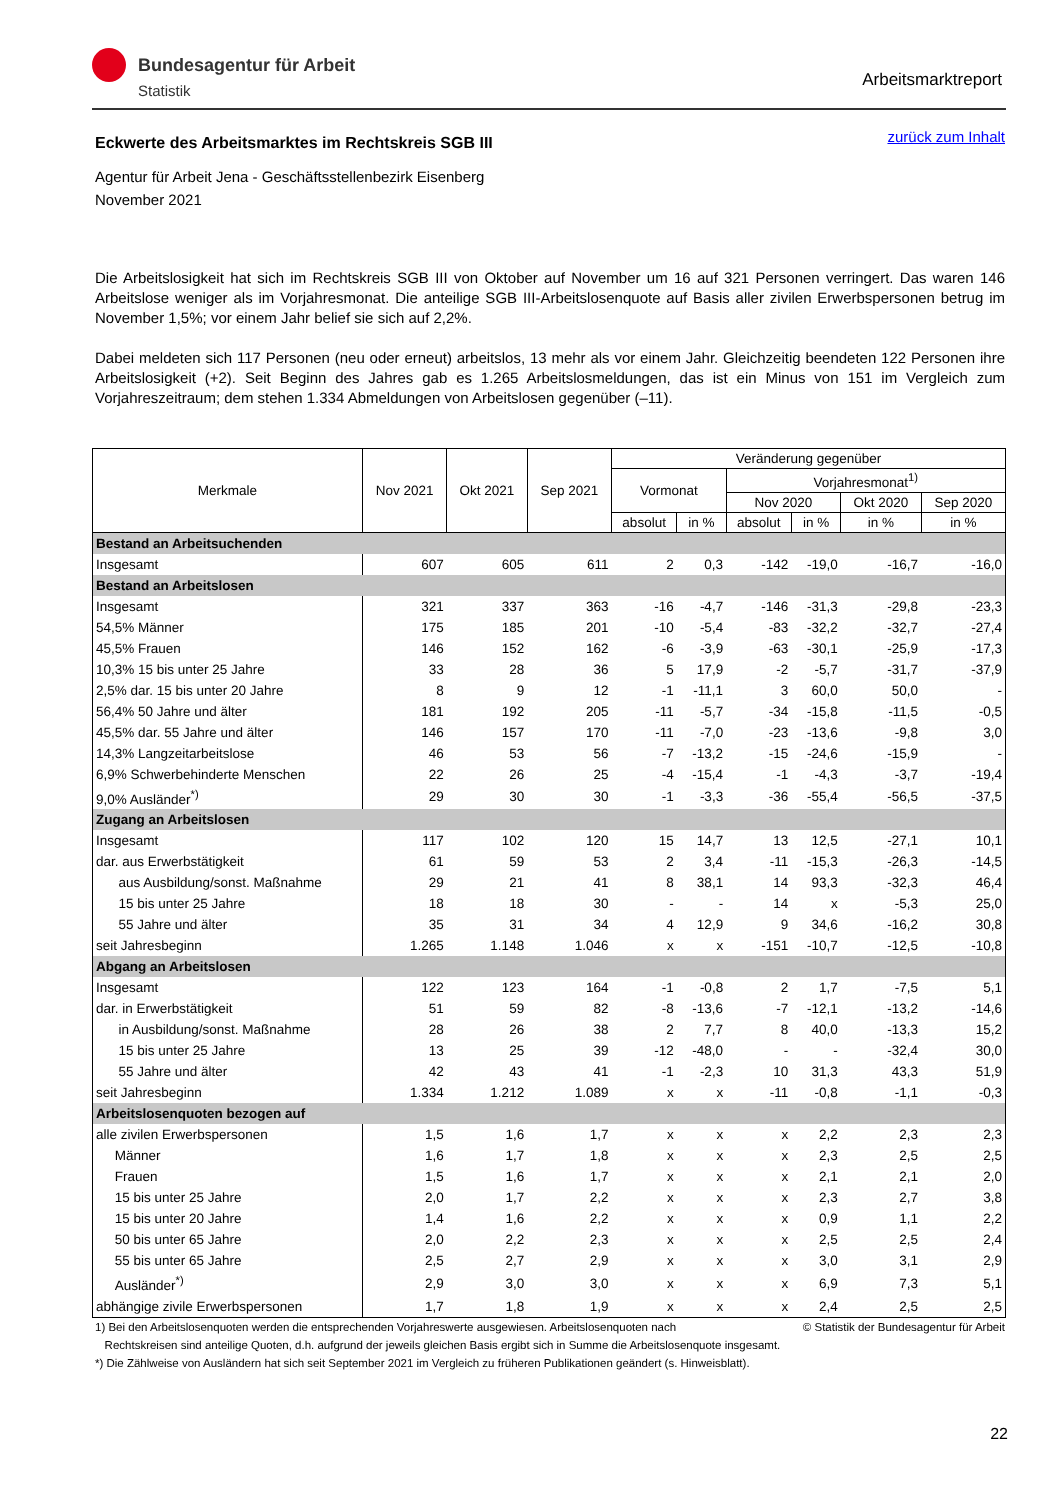Bundesagentur für Arbeit
Statistik
Arbeitsmarktreport
zurück zum Inhalt
Eckwerte des Arbeitsmarktes im Rechtskreis SGB III
Agentur für Arbeit Jena - Geschäftsstellenbezirk Eisenberg
November 2021
Die Arbeitslosigkeit hat sich im Rechtskreis SGB III von Oktober auf November um 16 auf 321 Personen verringert. Das waren 146 Arbeitslose weniger als im Vorjahresmonat. Die anteilige SGB III-Arbeitslosenquote auf Basis aller zivilen Erwerbspersonen betrug im November 1,5%; vor einem Jahr belief sie sich auf 2,2%.
Dabei meldeten sich 117 Personen (neu oder erneut) arbeitslos, 13 mehr als vor einem Jahr. Gleichzeitig beendeten 122 Personen ihre Arbeitslosigkeit (+2). Seit Beginn des Jahres gab es 1.265 Arbeitslosmeldungen, das ist ein Minus von 151 im Vergleich zum Vorjahreszeitraum; dem stehen 1.334 Abmeldungen von Arbeitslosen gegenüber (–11).
| Merkmale | Nov 2021 | Okt 2021 | Sep 2021 | Veränderung gegenüber | | | | | |
| --- | --- | --- | --- | --- | --- | --- | --- | --- | --- |
| | | | | Vormonat | | Vorjahresmonat<sup>1)</sup> | | | |
| | | | | | | Nov 2020 | | Okt 2020 | Sep 2020 |
| | | | | absolut | in % | absolut | in % | in % | in % |
| Bestand an Arbeitsuchenden | | | | | | | | | |
| Insgesamt | 607 | 605 | 611 | 2 | 0,3 | -142 | -19,0 | -16,7 | -16,0 |
| Bestand an Arbeitslosen | | | | | | | | | |
| Insgesamt | 321 | 337 | 363 | -16 | -4,7 | -146 | -31,3 | -29,8 | -23,3 |
| 54,5% Männer | 175 | 185 | 201 | -10 | -5,4 | -83 | -32,2 | -32,7 | -27,4 |
| 45,5% Frauen | 146 | 152 | 162 | -6 | -3,9 | -63 | -30,1 | -25,9 | -17,3 |
| 10,3% 15 bis unter 25 Jahre | 33 | 28 | 36 | 5 | 17,9 | -2 | -5,7 | -31,7 | -37,9 |
| 2,5% dar. 15 bis unter 20 Jahre | 8 | 9 | 12 | -1 | -11,1 | 3 | 60,0 | 50,0 | - |
| 56,4% 50 Jahre und älter | 181 | 192 | 205 | -11 | -5,7 | -34 | -15,8 | -11,5 | -0,5 |
| 45,5% dar. 55 Jahre und älter | 146 | 157 | 170 | -11 | -7,0 | -23 | -13,6 | -9,8 | 3,0 |
| 14,3% Langzeitarbeitslose | 46 | 53 | 56 | -7 | -13,2 | -15 | -24,6 | -15,9 | - |
| 6,9% Schwerbehinderte Menschen | 22 | 26 | 25 | -4 | -15,4 | -1 | -4,3 | -3,7 | -19,4 |
| 9,0% Ausländer<sup>*)</sup> | 29 | 30 | 30 | -1 | -3,3 | -36 | -55,4 | -56,5 | -37,5 |
| Zugang an Arbeitslosen | | | | | | | | | |
| Insgesamt | 117 | 102 | 120 | 15 | 14,7 | 13 | 12,5 | -27,1 | 10,1 |
| dar. aus Erwerbstätigkeit | 61 | 59 | 53 | 2 | 3,4 | -11 | -15,3 | -26,3 | -14,5 |
| aus Ausbildung/sonst. Maßnahme | 29 | 21 | 41 | 8 | 38,1 | 14 | 93,3 | -32,3 | 46,4 |
| 15 bis unter 25 Jahre | 18 | 18 | 30 | - | - | 14 | x | -5,3 | 25,0 |
| 55 Jahre und älter | 35 | 31 | 34 | 4 | 12,9 | 9 | 34,6 | -16,2 | 30,8 |
| seit Jahresbeginn | 1.265 | 1.148 | 1.046 | x | x | -151 | -10,7 | -12,5 | -10,8 |
| Abgang an Arbeitslosen | | | | | | | | | |
| Insgesamt | 122 | 123 | 164 | -1 | -0,8 | 2 | 1,7 | -7,5 | 5,1 |
| dar. in Erwerbstätigkeit | 51 | 59 | 82 | -8 | -13,6 | -7 | -12,1 | -13,2 | -14,6 |
| in Ausbildung/sonst. Maßnahme | 28 | 26 | 38 | 2 | 7,7 | 8 | 40,0 | -13,3 | 15,2 |
| 15 bis unter 25 Jahre | 13 | 25 | 39 | -12 | -48,0 | - | - | -32,4 | 30,0 |
| 55 Jahre und älter | 42 | 43 | 41 | -1 | -2,3 | 10 | 31,3 | 43,3 | 51,9 |
| seit Jahresbeginn | 1.334 | 1.212 | 1.089 | x | x | -11 | -0,8 | -1,1 | -0,3 |
| Arbeitslosenquoten bezogen auf | | | | | | | | | |
| alle zivilen Erwerbspersonen | 1,5 | 1,6 | 1,7 | x | x | x | 2,2 | 2,3 | 2,3 |
| Männer | 1,6 | 1,7 | 1,8 | x | x | x | 2,3 | 2,5 | 2,5 |
| Frauen | 1,5 | 1,6 | 1,7 | x | x | x | 2,1 | 2,1 | 2,0 |
| 15 bis unter 25 Jahre | 2,0 | 1,7 | 2,2 | x | x | x | 2,3 | 2,7 | 3,8 |
| 15 bis unter 20 Jahre | 1,4 | 1,6 | 2,2 | x | x | x | 0,9 | 1,1 | 2,2 |
| 50 bis unter 65 Jahre | 2,0 | 2,2 | 2,3 | x | x | x | 2,5 | 2,5 | 2,4 |
| 55 bis unter 65 Jahre | 2,5 | 2,7 | 2,9 | x | x | x | 3,0 | 3,1 | 2,9 |
| Ausländer<sup>*)</sup> | 2,9 | 3,0 | 3,0 | x | x | x | 6,9 | 7,3 | 5,1 |
| abhängige zivile Erwerbspersonen | 1,7 | 1,8 | 1,9 | x | x | x | 2,4 | 2,5 | 2,5 |
© Statistik der Bundesagentur für Arbeit 1) Bei den Arbeitslosenquoten werden die entsprechenden Vorjahreswerte ausgewiesen. Arbeitslosenquoten nach
Rechtskreisen sind anteilige Quoten, d.h. aufgrund der jeweils gleichen Basis ergibt sich in Summe die Arbeitslosenquote insgesamt.
*) Die Zählweise von Ausländern hat sich seit September 2021 im Vergleich zu früheren Publikationen geändert (s. Hinweisblatt).
22